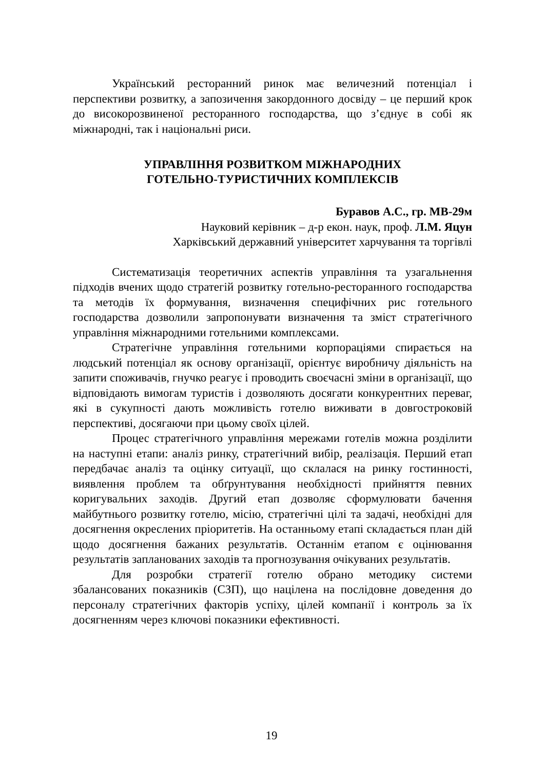Український ресторанний ринок має величезний потенціал і перспективи розвитку, а запозичення закордонного досвіду – це перший крок до високорозвиненої ресторанного господарства, що з’єднує в собі як міжнародні, так і національні риси.
УПРАВЛІННЯ РОЗВИТКОМ МІЖНАРОДНИХ
ГОТЕЛЬНО-ТУРИСТИЧНИХ КОМПЛЕКСІВ
Буравов А.С., гр. МВ-29м
Науковий керівник – д-р екон. наук, проф. Л.М. Яцун
Харківський державний університет харчування та торгівлі
Систематизація теоретичних аспектів управління та узагальнення підходів вчених щодо стратегій розвитку готельно-ресторанного господарства та методів їх формування, визначення специфічних рис готельного господарства дозволили запропонувати визначення та зміст стратегічного управління міжнародними готельними комплексами.
Стратегічне управління готельними корпораціями спирається на людський потенціал як основу організації, орієнтує виробничу діяльність на запити споживачів, гнучко реагує і проводить своєчасні зміни в організації, що відповідають вимогам туристів і дозволяють досягати конкурентних переваг, які в сукупності дають можливість готелю виживати в довгостроковій перспективі, досягаючи при цьому своїх цілей.
Процес стратегічного управління мережами готелів можна розділити на наступні етапи: аналіз ринку, стратегічний вибір, реалізація. Перший етап передбачає аналіз та оцінку ситуації, що склалася на ринку гостинності, виявлення проблем та обґрунтування необхідності прийняття певних коригувальних заходів. Другий етап дозволяє сформулювати бачення майбутнього розвитку готелю, місію, стратегічні цілі та задачі, необхідні для досягнення окреслених пріоритетів. На останньому етапі складається план дій щодо досягнення бажаних результатів. Останнім етапом є оцінювання результатів запланованих заходів та прогнозування очікуваних результатів.
Для розробки стратегії готелю обрано методику системи збалансованих показників (СЗП), що націлена на послідовне доведення до персоналу стратегічних факторів успіху, цілей компанії і контроль за їх досягненням через ключові показники ефективності.
19